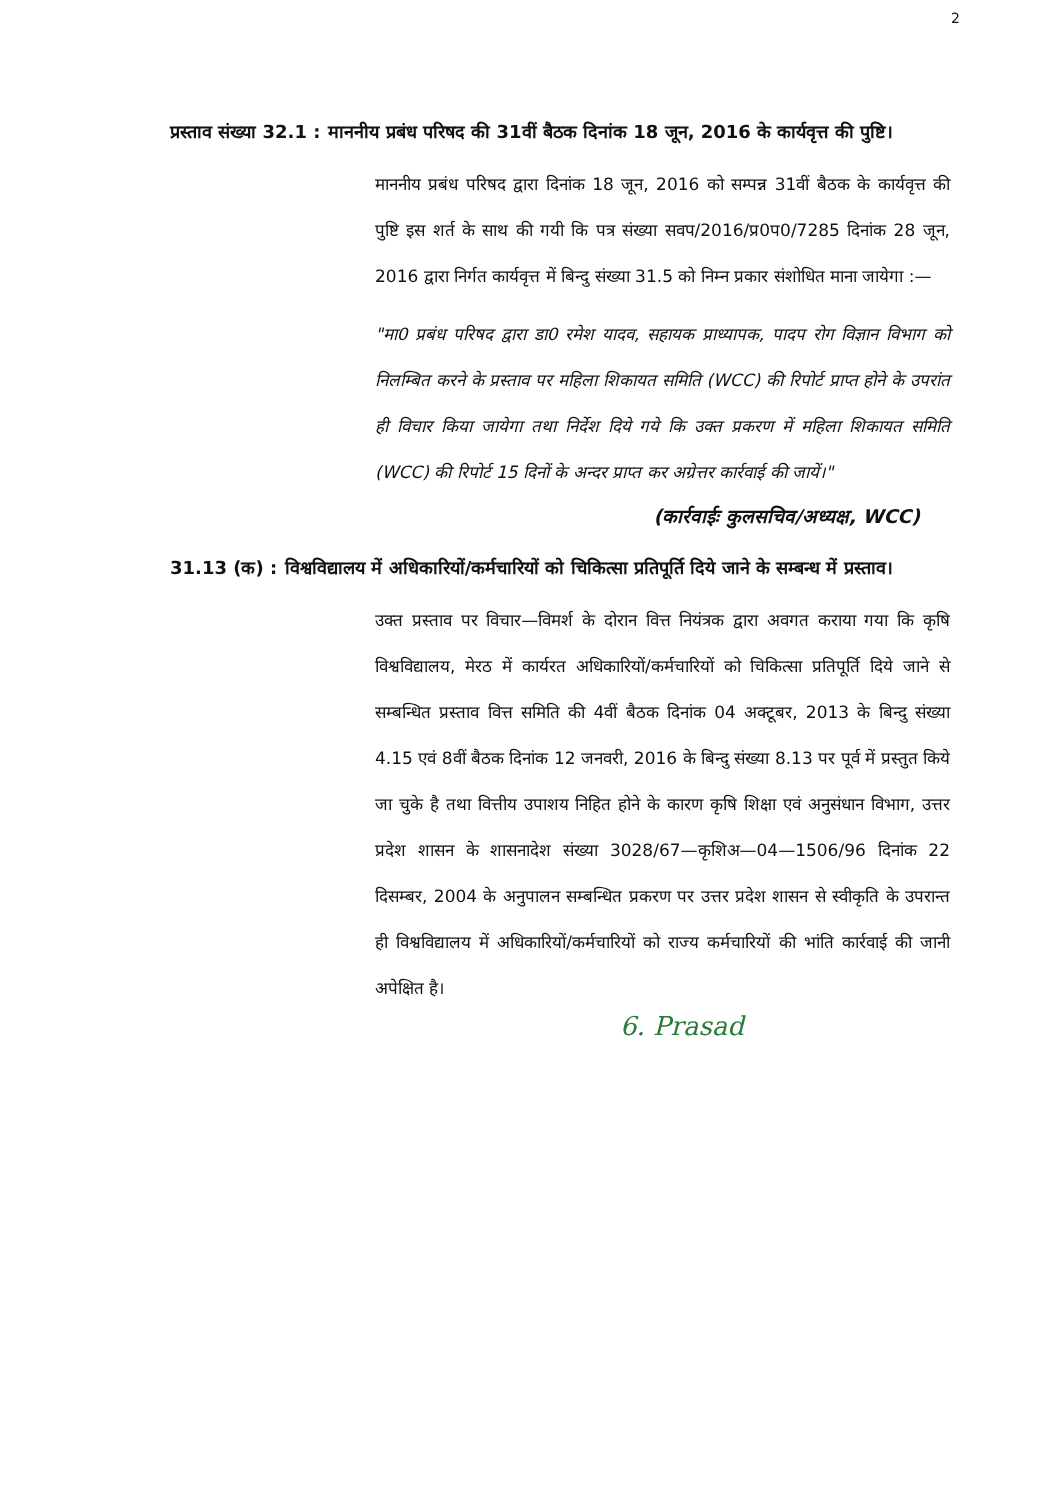2
प्रस्ताव संख्या 32.1 : माननीय प्रबंध परिषद की 31वीं बैठक दिनांक 18 जून, 2016 के कार्यवृत्त की पुष्टि।
माननीय प्रबंध परिषद द्वारा दिनांक 18 जून, 2016 को सम्पन्न 31वीं बैठक के कार्यवृत्त की पुष्टि इस शर्त के साथ की गयी कि पत्र संख्या सवप/2016/प्र0प0/7285 दिनांक 28 जून, 2016 द्वारा निर्गत कार्यवृत्त में बिन्दु संख्या 31.5 को निम्न प्रकार संशोधित माना जायेगा :—
"मा0 प्रबंध परिषद द्वारा डा0 रमेश यादव, सहायक प्राध्यापक, पादप रोग विज्ञान विभाग को निलम्बित करने के प्रस्ताव पर महिला शिकायत समिति (WCC) की रिपोर्ट प्राप्त होने के उपरांत ही विचार किया जायेगा तथा निर्देश दिये गये कि उक्त प्रकरण में महिला शिकायत समिति (WCC) की रिपोर्ट 15 दिनों के अन्दर प्राप्त कर अग्रेत्तर कार्रवाई की जायें।"
(कार्रवाईः कुलसचिव/अध्यक्ष, WCC)
31.13 (क) : विश्वविद्यालय में अधिकारियों/कर्मचारियों को चिकित्सा प्रतिपूर्ति दिये जाने के सम्बन्ध में प्रस्ताव।
उक्त प्रस्ताव पर विचार—विमर्श के दोरान वित्त नियंत्रक द्वारा अवगत कराया गया कि कृषि विश्वविद्यालय, मेरठ में कार्यरत अधिकारियों/कर्मचारियों को चिकित्सा प्रतिपूर्ति दिये जाने से सम्बन्धित प्रस्ताव वित्त समिति की 4वीं बैठक दिनांक 04 अक्टूबर, 2013 के बिन्दु संख्या 4.15 एवं 8वीं बैठक दिनांक 12 जनवरी, 2016 के बिन्दु संख्या 8.13 पर पूर्व में प्रस्तुत किये जा चुके है तथा वित्तीय उपाशय निहित होने के कारण कृषि शिक्षा एवं अनुसंधान विभाग, उत्तर प्रदेश शासन के शासनादेश संख्या 3028/67—कृशिअ—04—1506/96 दिनांक 22 दिसम्बर, 2004 के अनुपालन सम्बन्धित प्रकरण पर उत्तर प्रदेश शासन से स्वीकृति के उपरान्त ही विश्वविद्यालय में अधिकारियों/कर्मचारियों को राज्य कर्मचारियों की भांति कार्रवाई की जानी अपेक्षित है।
6. Prasad